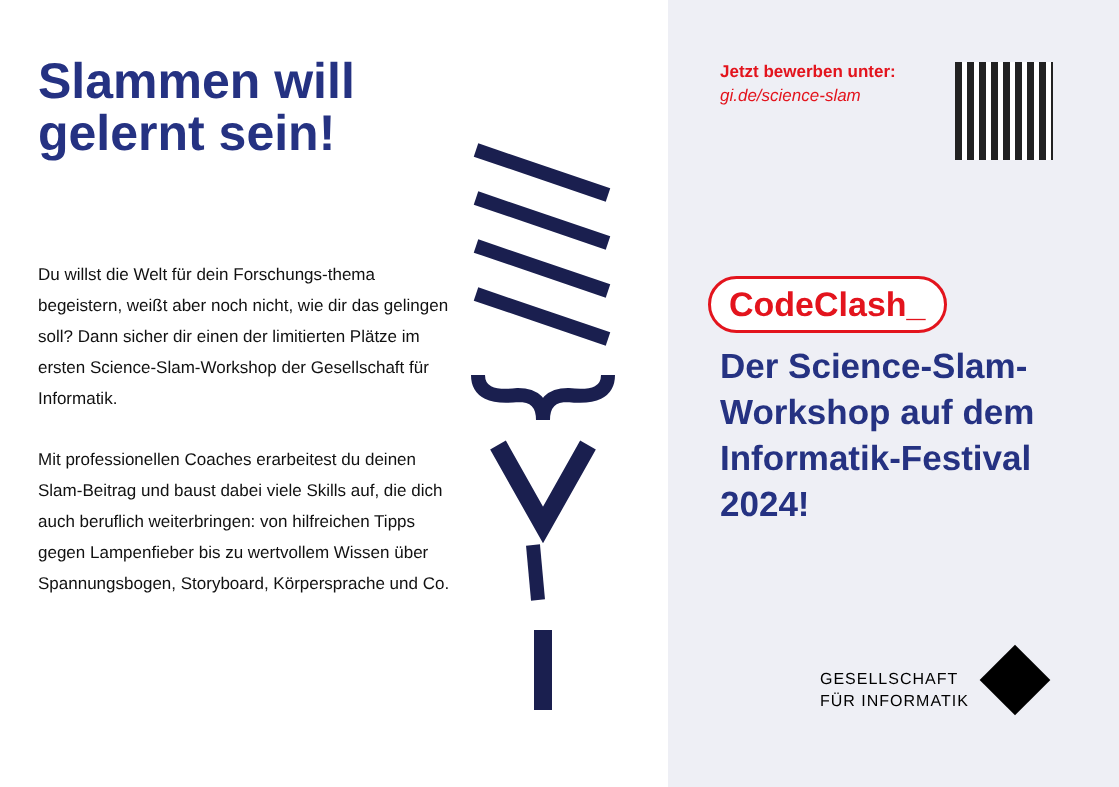Slammen will gelernt sein!
Du willst die Welt für dein Forschungs-thema begeistern, weißt aber noch nicht, wie dir das gelingen soll? Dann sicher dir einen der limitierten Plätze im ersten Science-Slam-Workshop der Gesellschaft für Informatik.
Mit professionellen Coaches erarbeitest du deinen Slam-Beitrag und baust dabei viele Skills auf, die dich auch beruflich weiterbringen: von hilfreichen Tipps gegen Lampenfieber bis zu wertvollem Wissen über Spannungsbogen, Storyboard, Körpersprache und Co.
Jetzt bewerben unter:
gi.de/science-slam
CodeClash_
Der Science-Slam-Workshop auf dem Informatik-Festival 2024!
GESELLSCHAFT
FÜR INFORMATIK